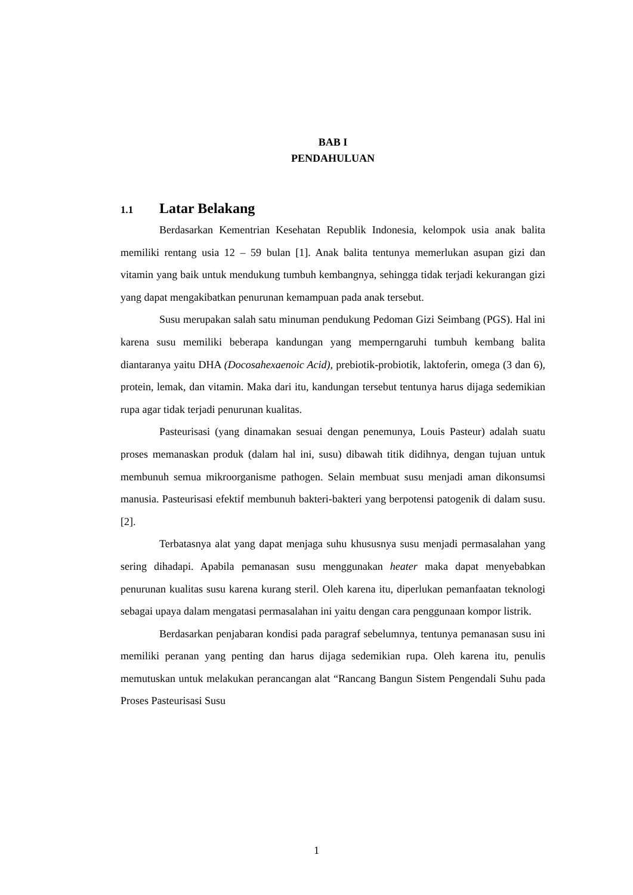BAB I
PENDAHULUAN
1.1 Latar Belakang
Berdasarkan Kementrian Kesehatan Republik Indonesia, kelompok usia anak balita memiliki rentang usia 12 – 59 bulan [1]. Anak balita tentunya memerlukan asupan gizi dan vitamin yang baik untuk mendukung tumbuh kembangnya, sehingga tidak terjadi kekurangan gizi yang dapat mengakibatkan penurunan kemampuan pada anak tersebut.
Susu merupakan salah satu minuman pendukung Pedoman Gizi Seimbang (PGS). Hal ini karena susu memiliki beberapa kandungan yang memperngaruhi tumbuh kembang balita diantaranya yaitu DHA (Docosahexaenoic Acid), prebiotik-probiotik, laktoferin, omega (3 dan 6), protein, lemak, dan vitamin. Maka dari itu, kandungan tersebut tentunya harus dijaga sedemikian rupa agar tidak terjadi penurunan kualitas.
Pasteurisasi (yang dinamakan sesuai dengan penemunya, Louis Pasteur) adalah suatu proses memanaskan produk (dalam hal ini, susu) dibawah titik didihnya, dengan tujuan untuk membunuh semua mikroorganisme pathogen. Selain membuat susu menjadi aman dikonsumsi manusia. Pasteurisasi efektif membunuh bakteri-bakteri yang berpotensi patogenik di dalam susu. [2].
Terbatasnya alat yang dapat menjaga suhu khususnya susu menjadi permasalahan yang sering dihadapi. Apabila pemanasan susu menggunakan heater maka dapat menyebabkan penurunan kualitas susu karena kurang steril. Oleh karena itu, diperlukan pemanfaatan teknologi sebagai upaya dalam mengatasi permasalahan ini yaitu dengan cara penggunaan kompor listrik.
Berdasarkan penjabaran kondisi pada paragraf sebelumnya, tentunya pemanasan susu ini memiliki peranan yang penting dan harus dijaga sedemikian rupa. Oleh karena itu, penulis memutuskan untuk melakukan perancangan alat “Rancang Bangun Sistem Pengendali Suhu pada Proses Pasteurisasi Susu
1